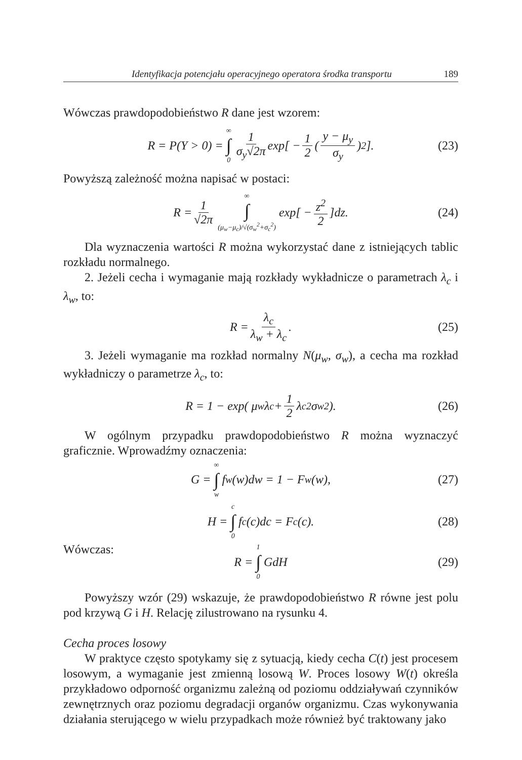Identyfikacja potencjału operacyjnego operatora środka transportu 189
Wówczas prawdopodobieństwo R dane jest wzorem:
R = P(Y > 0) = ∞ ∫ 0 1 σ<sub>y</sub>√2π exp[ − 1 2 ( y − μ<sub>y</sub> σ<sub>y</sub> )<sup>2</sup> ]. (23)
Powyższą zależność można napisać w postaci:
R = 1 √2π ∞ ∫ (μ<sub>w</sub>−μ<sub>c</sub>)/√(σ<sub>w</sub><sup>2</sup>+σ<sub>c</sub><sup>2</sup>) exp[ − z<sup>2</sup> 2 ]dz. (24)
Dla wyznaczenia wartości R można wykorzystać dane z istniejących tablic rozkładu normalnego.
2. Jeżeli cecha i wymaganie mają rozkłady wykładnicze o parametrach λ<sub>c</sub> i λ<sub>w</sub>, to:
R = λ<sub>c</sub> λ<sub>w</sub> + λ<sub>c</sub>. (25)
3. Jeżeli wymaganie ma rozkład normalny N(μ<sub>w</sub>, σ<sub>w</sub>), a cecha ma rozkład wykładniczy o parametrze λ<sub>c</sub>, to:
R = 1 − exp( μ<sub>w</sub>λ<sub>c</sub> + 1 2 λ<sub>c</sub><sup>2</sup> σ<sub>w</sub><sup>2</sup> ). (26)
W ogólnym przypadku prawdopodobieństwo R można wyznaczyć graficznie. Wprowadźmy oznaczenia:
G = ∞ ∫ w f<sub>w</sub>(w)dw = 1 − F<sub>w</sub>(w), (27)
H = c ∫ 0 f<sub>c</sub>(c)dc = F<sub>c</sub>(c). (28)
Wówczas:
R = 1 ∫ 0 GdH (29)
Powyższy wzór (29) wskazuje, że prawdopodobieństwo R równe jest polu pod krzywą G i H. Relację zilustrowano na rysunku 4.
Cecha proces losowy
W praktyce często spotykamy się z sytuacją, kiedy cecha C(t) jest procesem losowym, a wymaganie jest zmienną losową W. Proces losowy W(t) określa przykładowo odporność organizmu zależną od poziomu oddziaływań czynników zewnętrznych oraz poziomu degradacji organów organizmu. Czas wykonywania działania sterującego w wielu przypadkach może również być traktowany jako